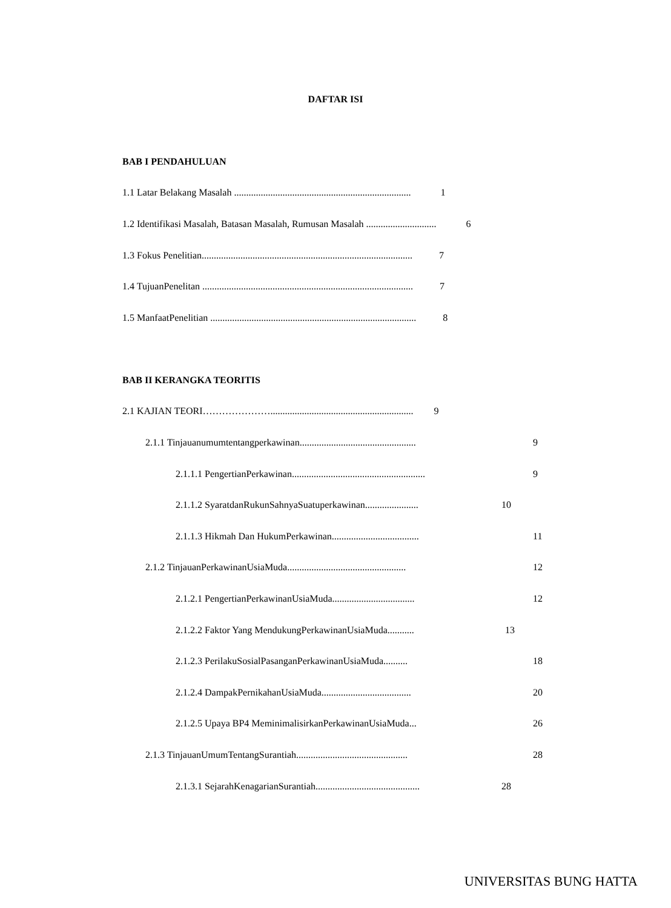DAFTAR ISI
BAB I PENDAHULUAN
1.1 Latar Belakang Masalah ......................................................................... 1
1.2 Identifikasi Masalah, Batasan Masalah, Rumusan Masalah ............................. 6
1.3 Fokus Penelitian....................................................................................... 7
1.4 TujuanPenelitan ....................................................................................... 7
1.5 ManfaatPenelitian ..................................................................................... 8
BAB II KERANGKA TEORITIS
2.1 KAJIAN TEORI…………………........................................................... 9
2.1.1 Tinjauanumumtentangperkawinan................................................
9
2.1.1.1 PengertianPerkawinan.......................................................
9
2.1.1.2 SyaratdanRukunSahnyaSuatuperkawinan......................
10
2.1.1.3 Hikmah Dan HukumPerkawinan....................................
11
2.1.2 TinjauanPerkawinanUsiaMuda.................................................
12
2.1.2.1 PengertianPerkawinanUsiaMuda..................................
12
2.1.2.2 Faktor Yang MendukungPerkawinanUsiaMuda...........
13
2.1.2.3 PerilakuSosialPasanganPerkawinanUsiaMuda..........
18
2.1.2.4 DampakPernikahanUsiaMuda.....................................
20
2.1.2.5 Upaya BP4 MeminimalisirkanPerkawinanUsiaMuda...
26
2.1.3 TinjauanUmumTentangSurantiah..............................................
28
2.1.3.1 SejarahKenagarianSurantiah...........................................
28
UNIVERSITAS BUNG HATTA